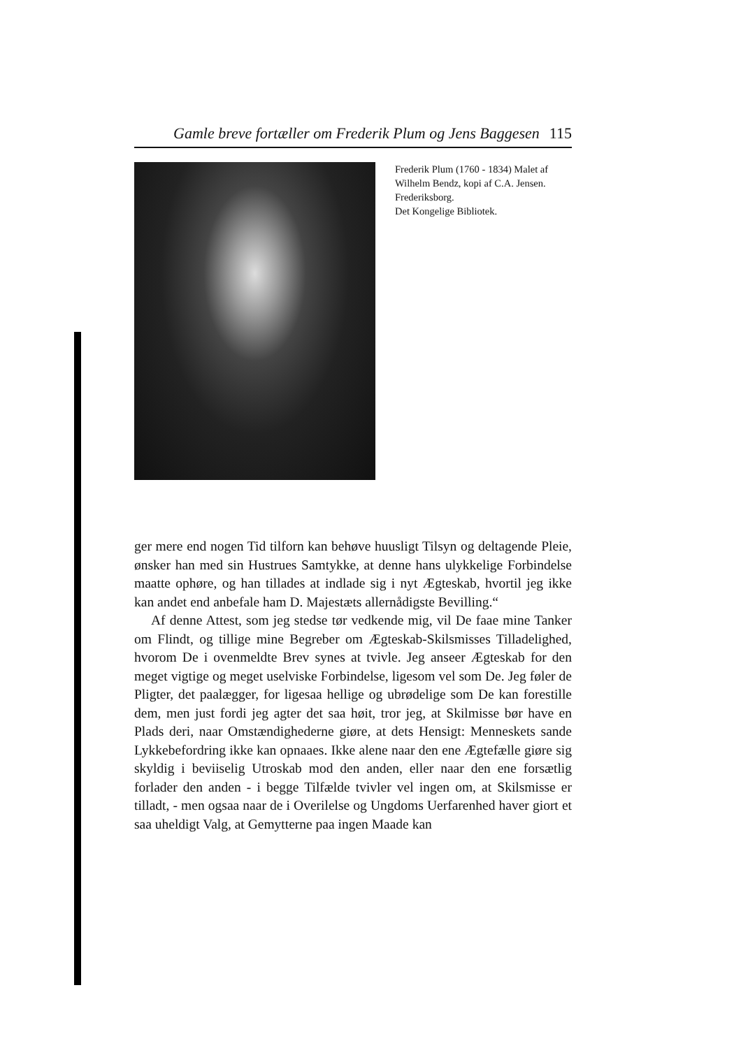Gamle breve fortæller om Frederik Plum og Jens Baggesen 115
Frederik Plum (1760 - 1834) Malet af Wilhelm Bendz, kopi af C.A. Jensen. Frederiksborg.
Det Kongelige Bibliotek.
ger mere end nogen Tid tilforn kan behøve huusligt Tilsyn og deltagende Pleie, ønsker han med sin Hustrues Samtykke, at denne hans ulykkelige Forbindelse maatte ophøre, og han tillades at indlade sig i nyt Ægteskab, hvortil jeg ikke kan andet end anbefale ham D. Majestæts allernådigste Bevilling.“
Af denne Attest, som jeg stedse tør vedkende mig, vil De faae mine Tanker om Flindt, og tillige mine Begreber om Ægteskab-Skilsmisses Tilladelighed, hvorom De i ovenmeldte Brev synes at tvivle. Jeg anseer Ægteskab for den meget vigtige og meget uselviske Forbindelse, ligesom vel som De. Jeg føler de Pligter, det paalægger, for ligesaa hellige og ubrødelige som De kan forestille dem, men just fordi jeg agter det saa høit, tror jeg, at Skilmisse bør have en Plads deri, naar Omstændighederne giøre, at dets Hensigt: Menneskets sande Lykkebefordring ikke kan opnaaes. Ikke alene naar den ene Ægtefælle giøre sig skyldig i beviiselig Utroskab mod den anden, eller naar den ene forsætlig forlader den anden - i begge Tilfælde tvivler vel ingen om, at Skilsmisse er tilladt, - men ogsaa naar de i Overilelse og Ungdoms Uerfarenhed haver giort et saa uheldigt Valg, at Gemytterne paa ingen Maade kan